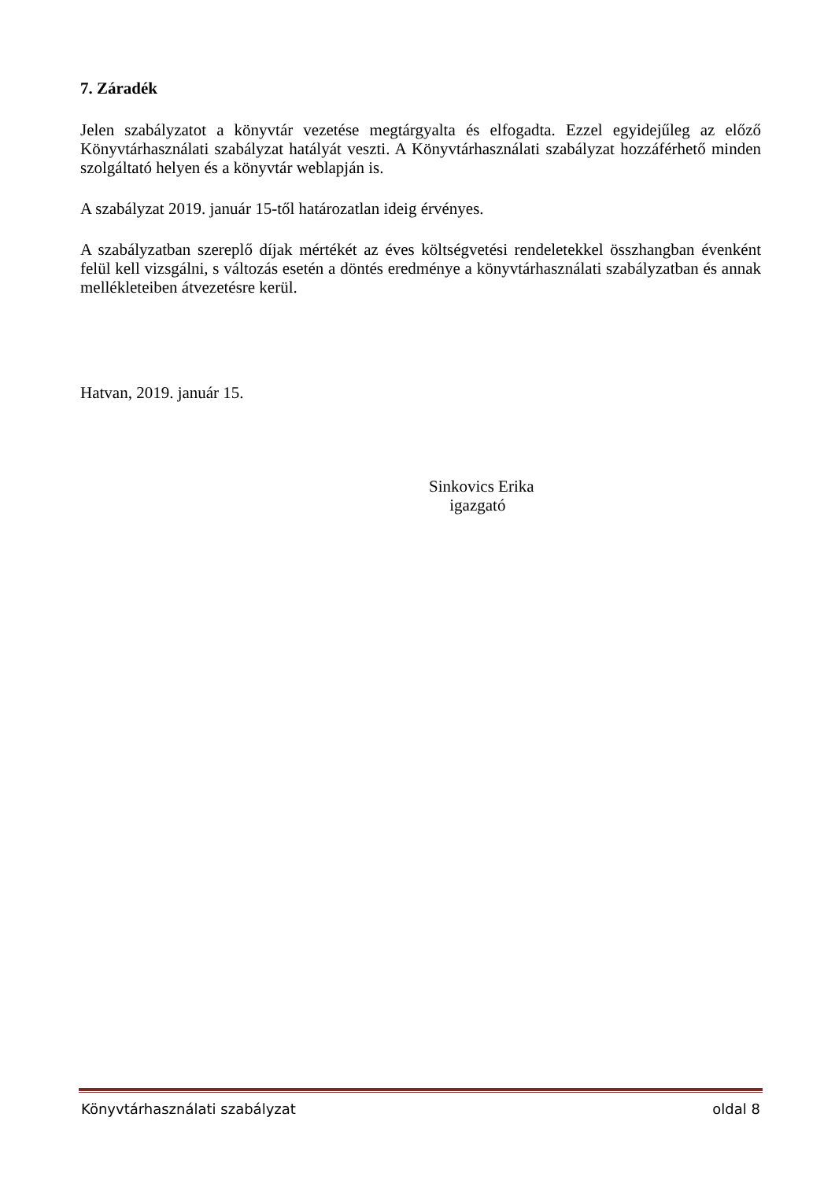7. Záradék
Jelen szabályzatot a könyvtár vezetése megtárgyalta és elfogadta. Ezzel egyidejűleg az előző Könyvtárhasználati szabályzat hatályát veszti. A Könyvtárhasználati szabályzat hozzáférhető minden szolgáltató helyen és a könyvtár weblapján is.
A szabályzat 2019. január 15-től határozatlan ideig érvényes.
A szabályzatban szereplő díjak mértékét az éves költségvetési rendeletekkel összhangban évenként felül kell vizsgálni, s változás esetén a döntés eredménye a könyvtárhasználati szabályzatban és annak mellékleteiben átvezetésre kerül.
Hatvan, 2019. január 15.
Sinkovics Erika
igazgató
Könyvtárhasználati szabályzat oldal 8